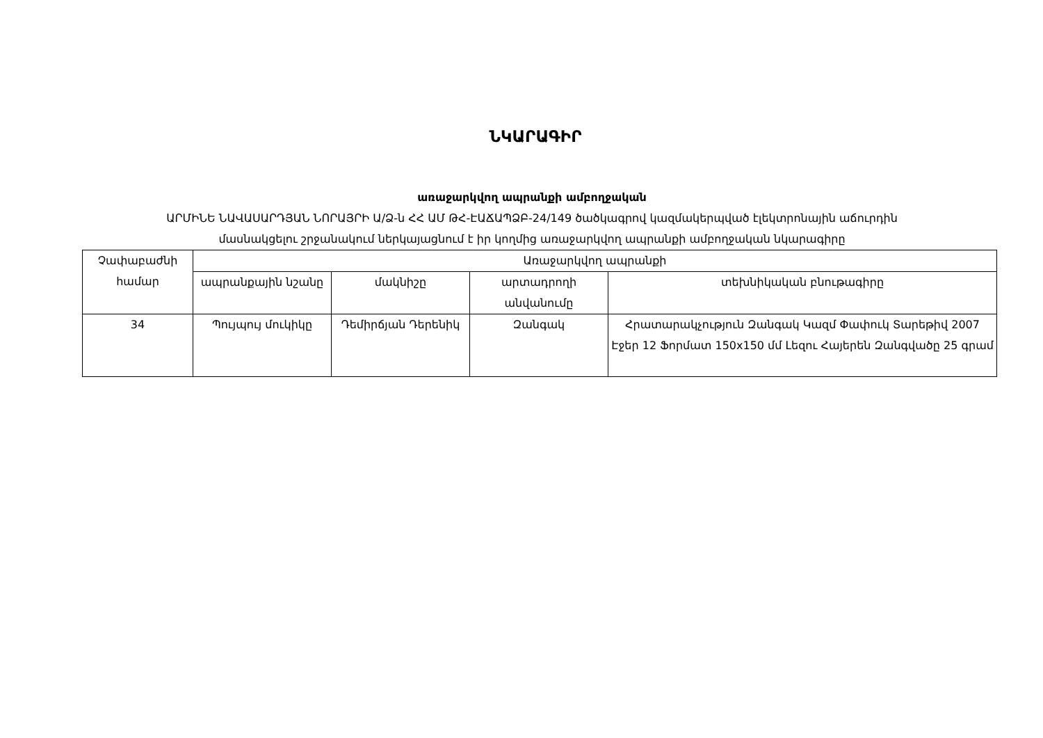ՆԿԱՐԱԳԻՐ
առաջարկվող ապրանքի ամբողջական
ԱՐՄԻՆԵ ՆԱՎԱՍԱՐԴՅԱՆ ՆՈՐԱՅՐԻ Ա/Ձ-ն ՀՀ ԱՄ ԹՀ-ԷԱՃԱՊՁԲ-24/149 ծածկագրով կազմակերպված էլեկտրոնային աճուրդին
մասնակցելու շրջանակում ներկայացնում է իր կողմից առաջարկվող ապրանքի ամբողջական նկարագիրը
| Չափաբաժնի համար | Առաջարկվող ապրանքի | | | |
| --- | --- | --- | --- | --- |
| | ապրանքային նշանը | մակնիշը | արտադրողի անվանումը | տեխնիկական բնութագիրը |
| 34 | Պույպույ մուկիկը | Դեմիրճյան Դերենիկ | Զանգակ | Հրատարակչություն Զանգակ Կազմ Փափուկ Տարեթիվ 2007 Էջեր 12 Ֆորմատ 150x150 մմ Լեզու Հայերեն Զանգվածը 25 գրամ |